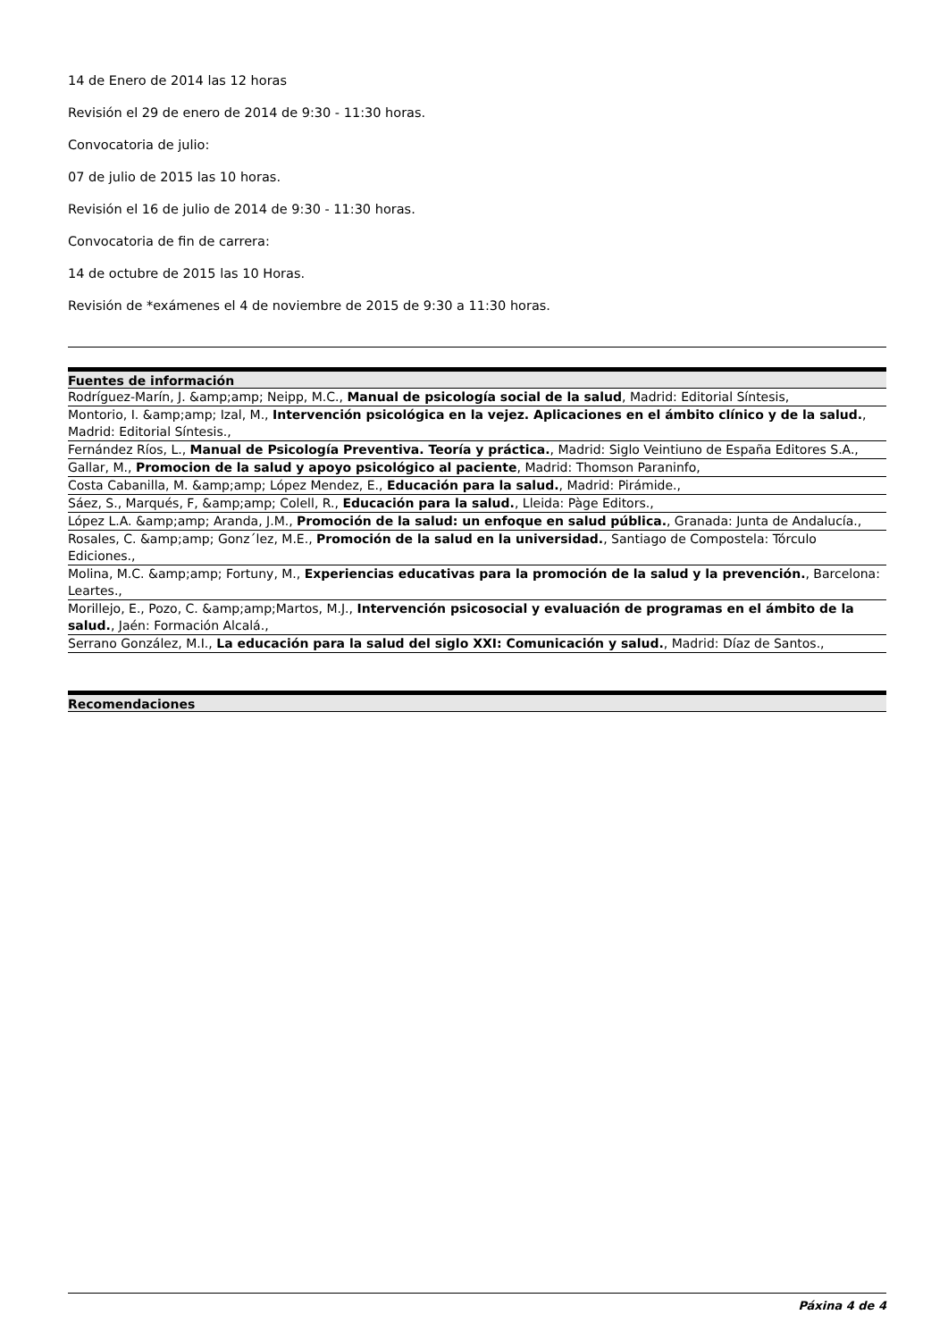14 de Enero de 2014 las 12 horas
Revisión el 29 de enero de 2014 de 9:30 - 11:30 horas.
Convocatoria de julio:
07 de julio de 2015 las 10 horas.
Revisión el 16 de julio de 2014 de 9:30 - 11:30 horas.
Convocatoria de fin de carrera:
14 de octubre de 2015 las 10 Horas.
Revisión de *exámenes el 4 de noviembre de 2015 de 9:30 a 11:30 horas.
Fuentes de información
Rodríguez-Marín, J. &amp;amp; Neipp, M.C., Manual de psicología social de la salud, Madrid: Editorial Síntesis,
Montorio, I. &amp;amp; Izal, M., Intervención psicológica en la vejez. Aplicaciones en el ámbito clínico y de la salud., Madrid: Editorial Síntesis.,
Fernández Ríos, L., Manual de Psicología Preventiva. Teoría y práctica., Madrid: Siglo Veintiuno de España Editores S.A.,
Gallar, M., Promocion de la salud y apoyo psicológico al paciente, Madrid: Thomson Paraninfo,
Costa Cabanilla, M. &amp;amp; López Mendez, E., Educación para la salud., Madrid: Pirámide.,
Sáez, S., Marqués, F, &amp;amp; Colell, R., Educación para la salud., Lleida: Pàge Editors.,
López L.A. &amp;amp; Aranda, J.M., Promoción de la salud: un enfoque en salud pública., Granada: Junta de Andalucía.,
Rosales, C. &amp;amp; Gonz´lez, M.E., Promoción de la salud en la universidad., Santiago de Compostela: Tórculo Ediciones.,
Molina, M.C. &amp;amp; Fortuny, M., Experiencias educativas para la promoción de la salud y la prevención., Barcelona: Leartes.,
Morillejo, E., Pozo, C. &amp;amp;Martos, M.J., Intervención psicosocial y evaluación de programas en el ámbito de la salud., Jaén: Formación Alcalá.,
Serrano González, M.I., La educación para la salud del siglo XXI: Comunicación y salud., Madrid: Díaz de Santos.,
Recomendaciones
Páxina 4 de 4